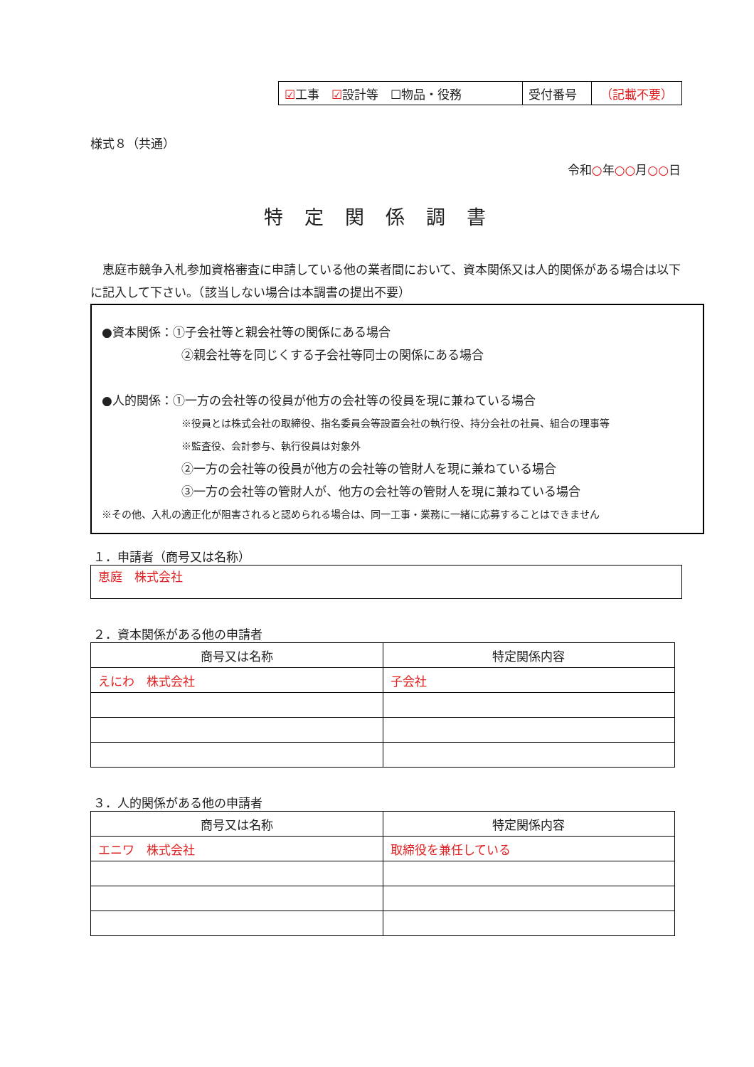| ☑ 工事 ☑ 設計等 ☐物品・役務 | 受付番号 | （記載不要） |
様式８（共通）
令和○年○○月○○日
特定関係調書
　恵庭市競争入札参加資格審査に申請している他の業者間において、資本関係又は人的関係がある場合は以下に記入して下さい。（該当しない場合は本調書の提出不要）
●資本関係：①子会社等と親会社等の関係にある場合
②親会社等を同じくする子会社等同士の関係にある場合
●人的関係：①一方の会社等の役員が他方の会社等の役員を現に兼ねている場合
※役員とは株式会社の取締役、指名委員会等設置会社の執行役、持分会社の社員、組合の理事等
※監査役、会計参与、執行役員は対象外
②一方の会社等の役員が他方の会社等の管財人を現に兼ねている場合
③一方の会社等の管財人が、他方の会社等の管財人を現に兼ねている場合
※その他、入札の適正化が阻害されると認められる場合は、同一工事・業務に一緒に応募することはできません
１．申請者（商号又は名称）
恵庭　株式会社
２．資本関係がある他の申請者
| 商号又は名称 | 特定関係内容 |
| --- | --- |
| えにわ 株式会社 | 子会社 |
３．人的関係がある他の申請者
| 商号又は名称 | 特定関係内容 |
| --- | --- |
| エニワ 株式会社 | 取締役を兼任している |